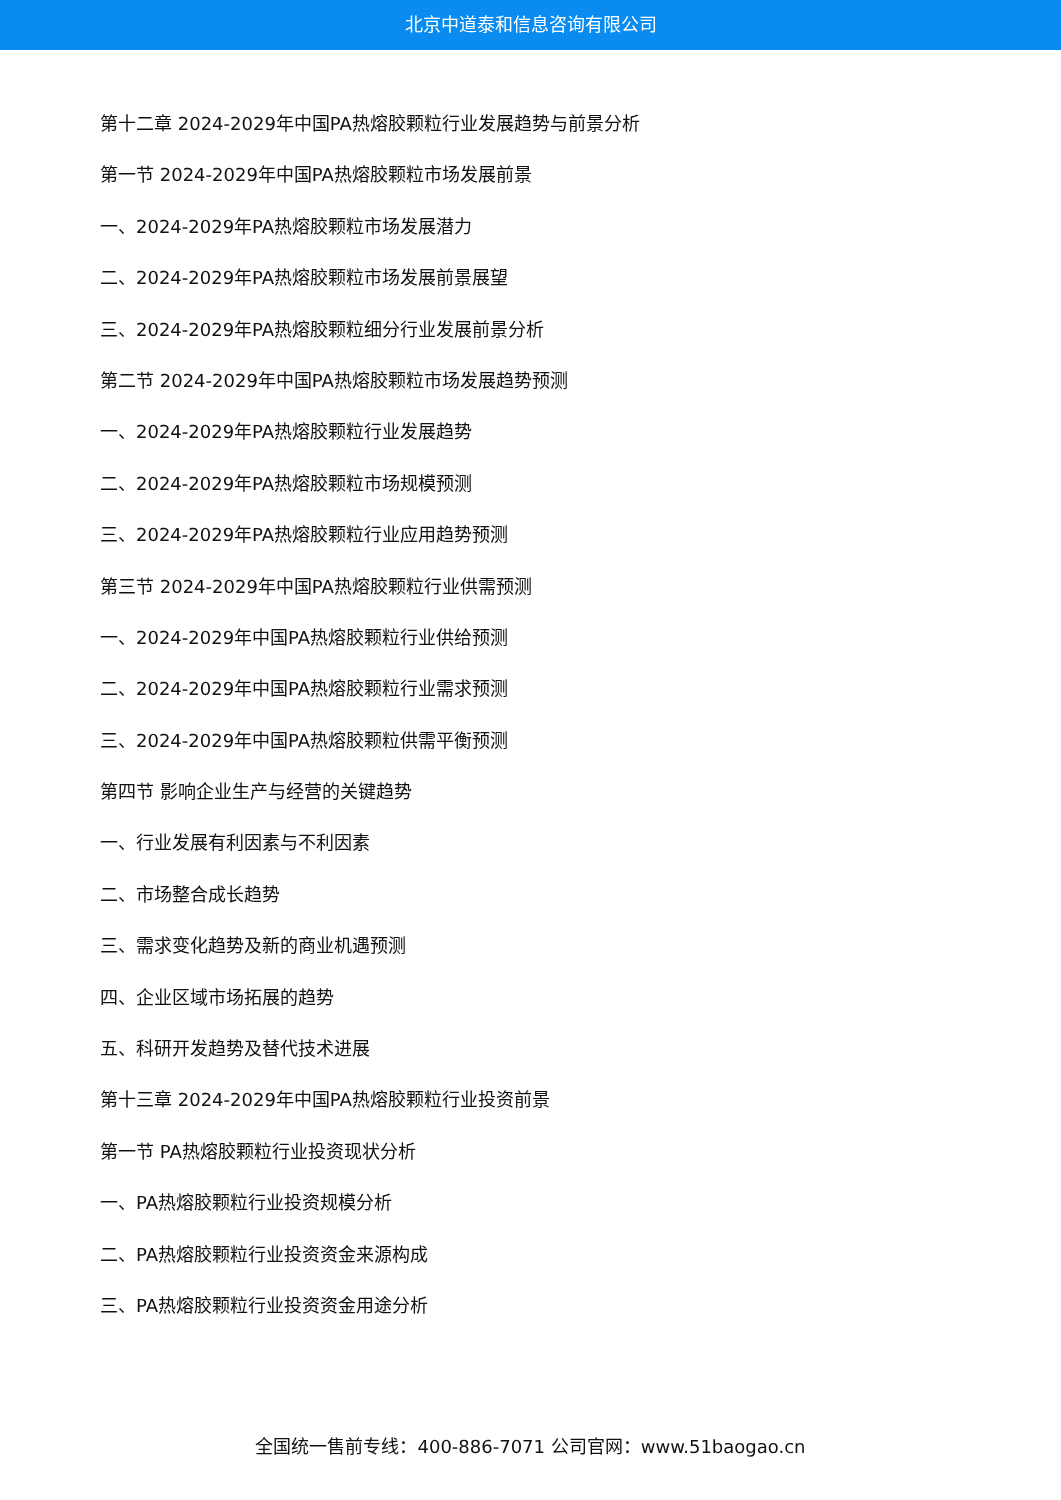北京中道泰和信息咨询有限公司
第十二章 2024-2029年中国PA热熔胶颗粒行业发展趋势与前景分析
第一节 2024-2029年中国PA热熔胶颗粒市场发展前景
一、2024-2029年PA热熔胶颗粒市场发展潜力
二、2024-2029年PA热熔胶颗粒市场发展前景展望
三、2024-2029年PA热熔胶颗粒细分行业发展前景分析
第二节 2024-2029年中国PA热熔胶颗粒市场发展趋势预测
一、2024-2029年PA热熔胶颗粒行业发展趋势
二、2024-2029年PA热熔胶颗粒市场规模预测
三、2024-2029年PA热熔胶颗粒行业应用趋势预测
第三节 2024-2029年中国PA热熔胶颗粒行业供需预测
一、2024-2029年中国PA热熔胶颗粒行业供给预测
二、2024-2029年中国PA热熔胶颗粒行业需求预测
三、2024-2029年中国PA热熔胶颗粒供需平衡预测
第四节 影响企业生产与经营的关键趋势
一、行业发展有利因素与不利因素
二、市场整合成长趋势
三、需求变化趋势及新的商业机遇预测
四、企业区域市场拓展的趋势
五、科研开发趋势及替代技术进展
第十三章 2024-2029年中国PA热熔胶颗粒行业投资前景
第一节 PA热熔胶颗粒行业投资现状分析
一、PA热熔胶颗粒行业投资规模分析
二、PA热熔胶颗粒行业投资资金来源构成
三、PA热熔胶颗粒行业投资资金用途分析
全国统一售前专线：400-886-7071 公司官网：www.51baogao.cn